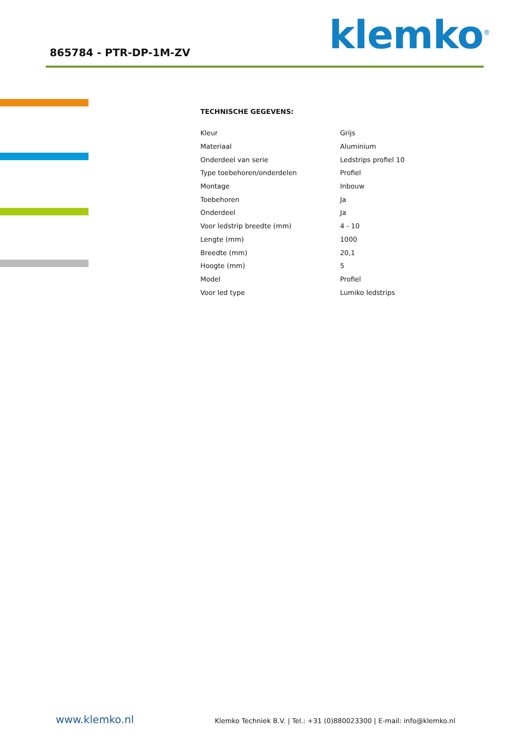865784 - PTR-DP-1M-ZV klemko<sup>®</sup>
TECHNISCHE GEGEVENS:
| Kleur | Grijs |
| Materiaal | Aluminium |
| Onderdeel van serie | Ledstrips profiel 10 |
| Type toebehoren/onderdelen | Profiel |
| Montage | Inbouw |
| Toebehoren | Ja |
| Onderdeel | Ja |
| Voor ledstrip breedte (mm) | 4 - 10 |
| Lengte (mm) | 1000 |
| Breedte (mm) | 20,1 |
| Hoogte (mm) | 5 |
| Model | Profiel |
| Voor led type | Lumiko ledstrips |
www.klemko.nl Klemko Techniek B.V. | Tel.: +31 (0)880023300 | E-mail: info@klemko.nl